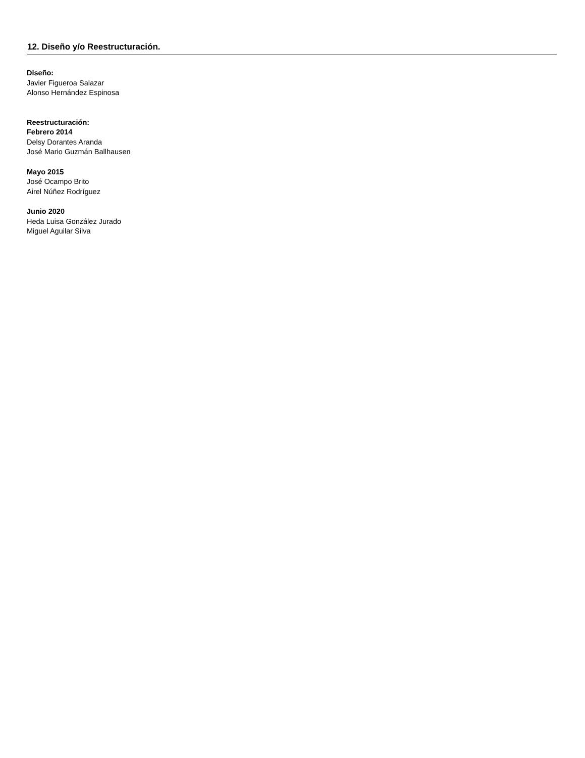12. Diseño y/o Reestructuración.
Diseño:
Javier Figueroa Salazar
Alonso Hernández Espinosa
Reestructuración:
Febrero 2014
Delsy Dorantes Aranda
José Mario Guzmán Ballhausen
Mayo 2015
José Ocampo Brito
Airel Núñez Rodríguez
Junio 2020
Heda Luisa González Jurado
Miguel Aguilar Silva